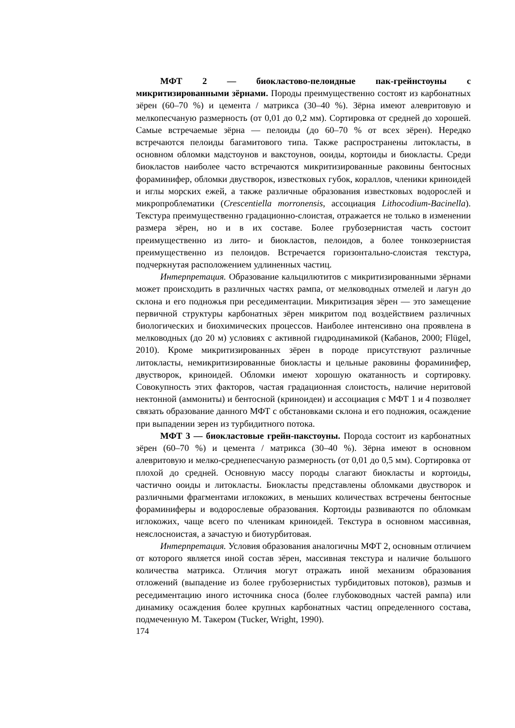МФТ 2 — биокластово-пелоидные пак-грейнстоуны с микритизированными зёрнами. Породы преимущественно состоят из карбонатных зёрен (60–70 %) и цемента / матрикса (30–40 %). Зёрна имеют алевритовую и мелкопесчаную размерность (от 0,01 до 0,2 мм). Сортировка от средней до хорошей. Самые встречаемые зёрна — пелоиды (до 60–70 % от всех зёрен). Нередко встречаются пелоиды багамитового типа. Также распространены литокласты, в основном обломки мадстоунов и вакстоунов, ооиды, кортоиды и биокласты. Среди биокластов наиболее часто встречаются микритизированные раковины бентосных фораминифер, обломки двустворок, известковых губок, кораллов, членики криноидей и иглы морских ежей, а также различные образования известковых водорослей и микропроблематики (Crescentiella morronensis, ассоциация Lithocodium-Bacinella). Текстура преимущественно градационно-слоистая, отражается не только в изменении размера зёрен, но и в их составе. Более грубозернистая часть состоит преимущественно из лито- и биокластов, пелоидов, а более тонкозернистая преимущественно из пелоидов. Встречается горизонтально-слоистая текстура, подчеркнутая расположением удлиненных частиц.
Интерпретация. Образование кальцилютитов с микритизированными зёрнами может происходить в различных частях рампа, от мелководных отмелей и лагун до склона и его подножья при реседиментации. Микритизация зёрен — это замещение первичной структуры карбонатных зёрен микритом под воздействием различных биологических и биохимических процессов. Наиболее интенсивно она проявлена в мелководных (до 20 м) условиях с активной гидродинамикой (Кабанов, 2000; Flügel, 2010). Кроме микритизированных зёрен в породе присутствуют различные литокласты, немикритизированные биокласты и цельные раковины фораминифер, двустворок, криноидей. Обломки имеют хорошую окатанность и сортировку. Совокупность этих факторов, частая градационная слоистость, наличие неритовой нектонной (аммониты) и бентосной (криноидеи) и ассоциация с МФТ 1 и 4 позволяет связать образование данного МФТ с обстановками склона и его подножия, осаждение при выпадении зерен из турбидитного потока.
МФТ 3 — биокластовые грейн-пакстоуны. Порода состоит из карбонатных зёрен (60–70 %) и цемента / матрикса (30–40 %). Зёрна имеют в основном алевритовую и мелко-среднепесчаную размерность (от 0,01 до 0,5 мм). Сортировка от плохой до средней. Основную массу породы слагают биокласты и кортоиды, частично ооиды и литокласты. Биокласты представлены обломками двустворок и различными фрагментами иглокожих, в меньших количествах встречены бентосные фораминиферы и водорослевые образования. Кортоиды развиваются по обломкам иглокожих, чаще всего по члeникам криноидей. Текстура в основном массивная, неяслосноистая, а зачастую и биотурбитовая.
Интерпретация. Условия образования аналогичны МФТ 2, основным отличием от которого является иной состав зёрен, массивная текстура и наличие большого количества матрикса. Отличия могут отражать иной механизм образования отложений (выпадение из более грубозернистых турбидитовых потоков), размыв и реседиментацию иного источника сноса (более глубоководных частей рампа) или динамику осаждения более крупных карбонатных частиц определенного состава, подмеченную М. Такером (Tucker, Wright, 1990).
174